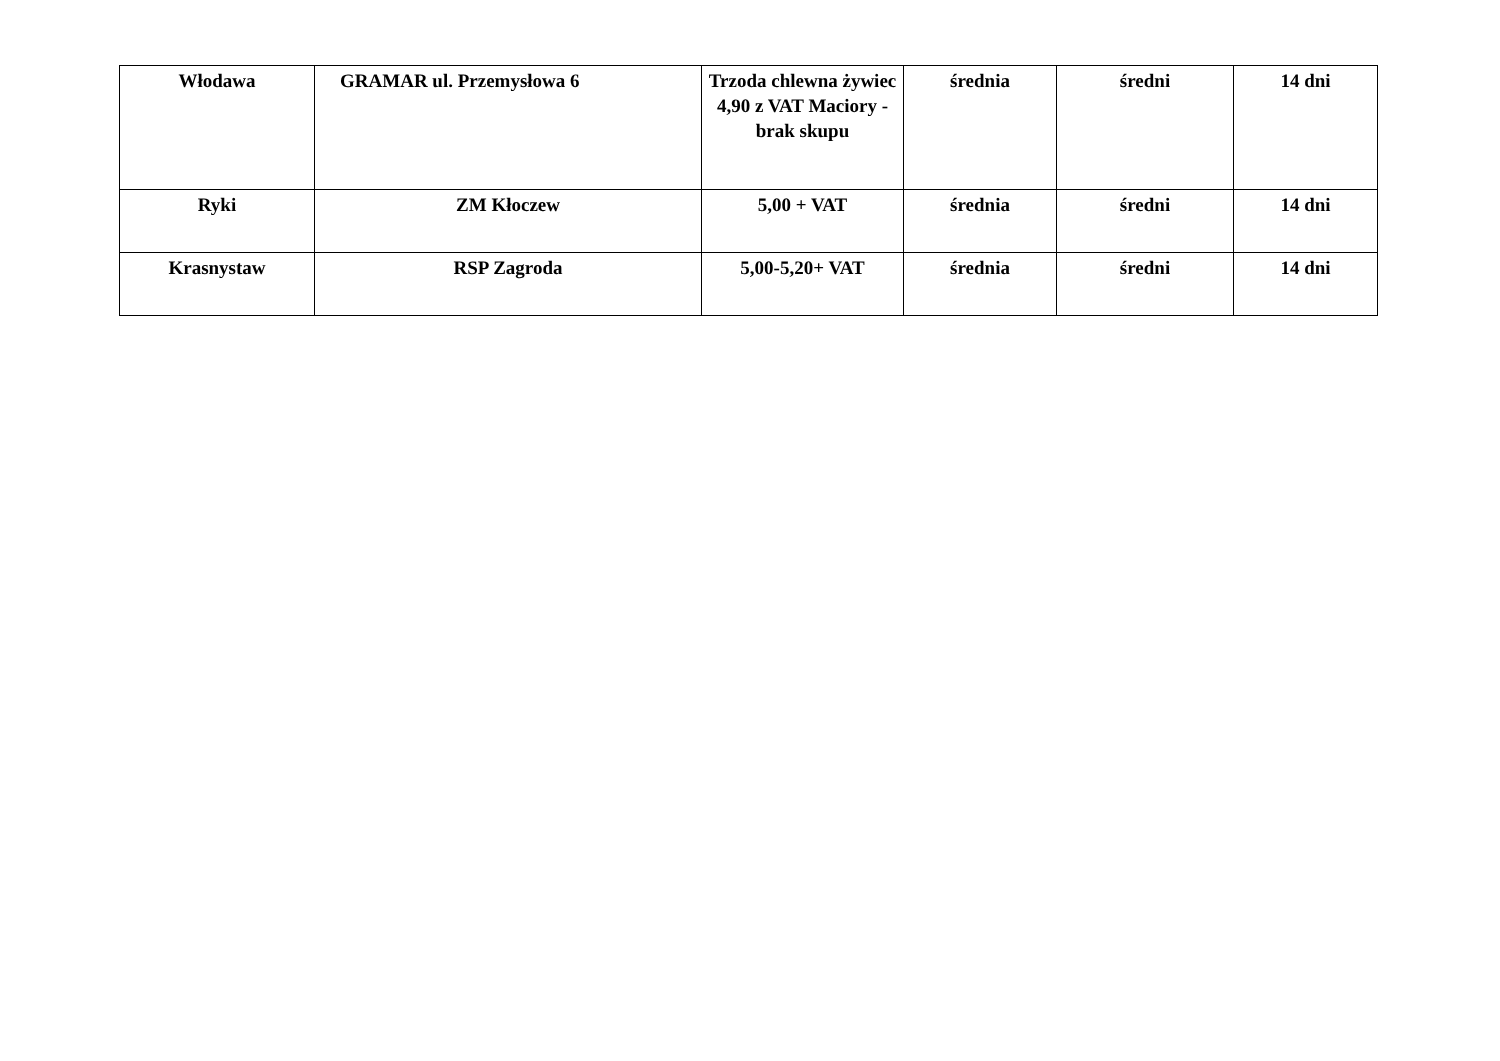| Włodawa | GRAMAR ul. Przemysłowa 6 | Trzoda chlewna żywiec 4,90 z VAT Maciory - brak skupu | średnia | średni | 14 dni |
| Ryki | ZM Kłoczew | 5,00 + VAT | średnia | średni | 14 dni |
| Krasnystaw | RSP Zagroda | 5,00-5,20+ VAT | średnia | średni | 14 dni |